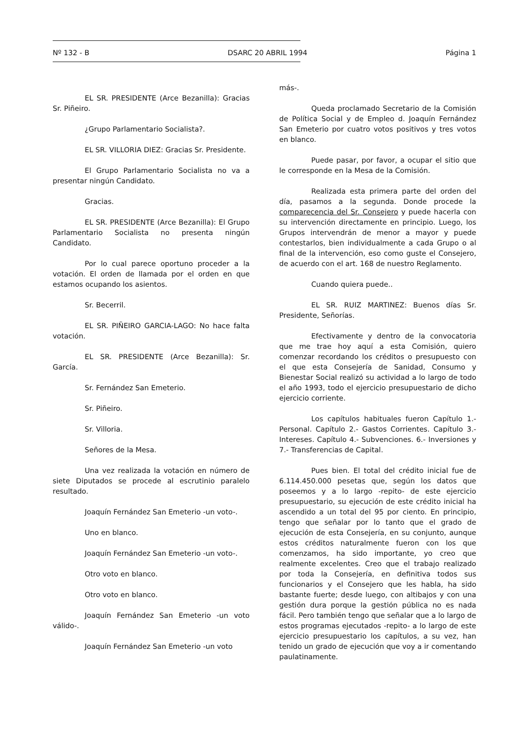Nº 132 - B DSARC 20 ABRIL 1994 Página 1
EL SR. PRESIDENTE (Arce Bezanilla): Gracias Sr. Piñeiro.
¿Grupo Parlamentario Socialista?.
EL SR. VILLORIA DIEZ: Gracias Sr. Presidente.
El Grupo Parlamentario Socialista no va a presentar ningún Candidato.
Gracias.
EL SR. PRESIDENTE (Arce Bezanilla): El Grupo Parlamentario Socialista no presenta ningún Candidato.
Por lo cual parece oportuno proceder a la votación. El orden de llamada por el orden en que estamos ocupando los asientos.
Sr. Becerril.
EL SR. PIÑEIRO GARCIA-LAGO: No hace falta votación.
EL SR. PRESIDENTE (Arce Bezanilla): Sr. García.
Sr. Fernández San Emeterio.
Sr. Piñeiro.
Sr. Villoria.
Señores de la Mesa.
Una vez realizada la votación en número de siete Diputados se procede al escrutinio paralelo resultado.
Joaquín Fernández San Emeterio -un voto-.
Uno en blanco.
Joaquín Fernández San Emeterio -un voto-.
Otro voto en blanco.
Otro voto en blanco.
Joaquín Fernández San Emeterio -un voto válido-.
Joaquín Fernández San Emeterio -un voto
más-.
Queda proclamado Secretario de la Comisión de Política Social y de Empleo d. Joaquín Fernández San Emeterio por cuatro votos positivos y tres votos en blanco.
Puede pasar, por favor, a ocupar el sitio que le corresponde en la Mesa de la Comisión.
Realizada esta primera parte del orden del día, pasamos a la segunda. Donde procede la comparecencia del Sr. Consejero y puede hacerla con su intervención directamente en principio. Luego, los Grupos intervendrán de menor a mayor y puede contestarlos, bien individualmente a cada Grupo o al final de la intervención, eso como guste el Consejero, de acuerdo con el art. 168 de nuestro Reglamento.
Cuando quiera puede..
EL SR. RUIZ MARTINEZ: Buenos días Sr. Presidente, Señorías.
Efectivamente y dentro de la convocatoria que me trae hoy aquí a esta Comisión, quiero comenzar recordando los créditos o presupuesto con el que esta Consejería de Sanidad, Consumo y Bienestar Social realizó su actividad a lo largo de todo el año 1993, todo el ejercicio presupuestario de dicho ejercicio corriente.
Los capítulos habituales fueron Capítulo 1.- Personal. Capítulo 2.- Gastos Corrientes. Capítulo 3.- Intereses. Capítulo 4.- Subvenciones. 6.- Inversiones y 7.- Transferencias de Capital.
Pues bien. El total del crédito inicial fue de 6.114.450.000 pesetas que, según los datos que poseemos y a lo largo -repito- de este ejercicio presupuestario, su ejecución de este crédito inicial ha ascendido a un total del 95 por ciento. En principio, tengo que señalar por lo tanto que el grado de ejecución de esta Consejería, en su conjunto, aunque estos créditos naturalmente fueron con los que comenzamos, ha sido importante, yo creo que realmente excelentes. Creo que el trabajo realizado por toda la Consejería, en definitiva todos sus funcionarios y el Consejero que les habla, ha sido bastante fuerte; desde luego, con altibajos y con una gestión dura porque la gestión pública no es nada fácil. Pero también tengo que señalar que a lo largo de estos programas ejecutados -repito- a lo largo de este ejercicio presupuestario los capítulos, a su vez, han tenido un grado de ejecución que voy a ir comentando paulatinamente.